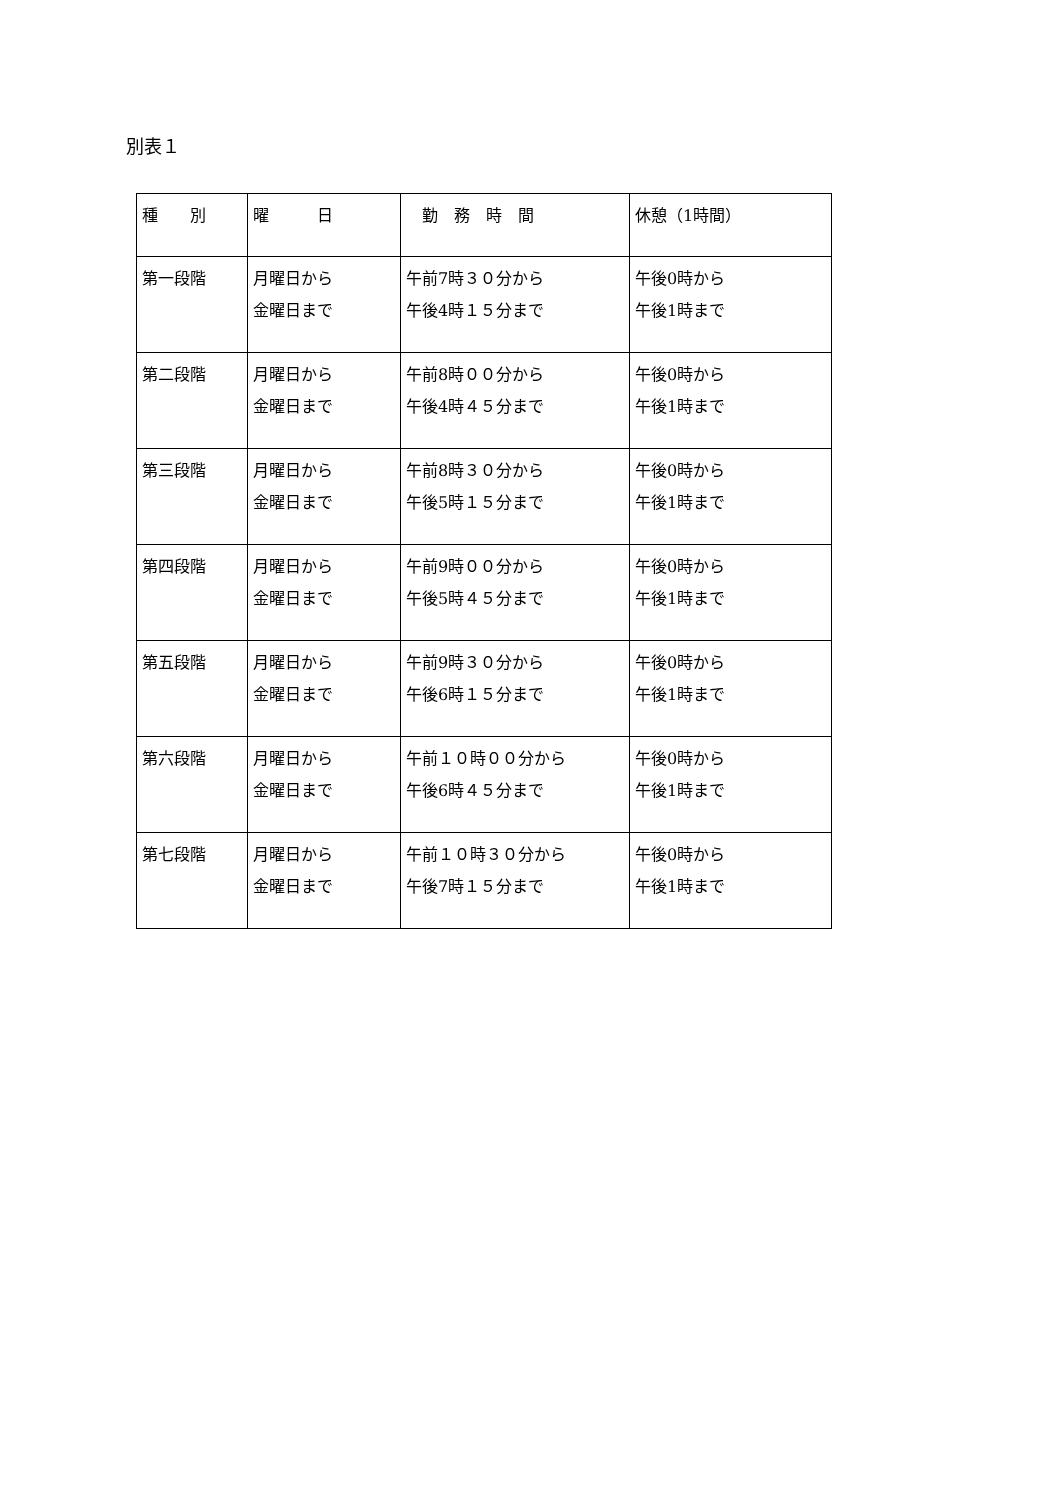別表１
| 種 別 | 曜 日 | 勤 務 時 間 | 休憩（1時間） |
| --- | --- | --- | --- |
| 第一段階 | 月曜日から 金曜日まで | 午前7時３０分から 午後4時１５分まで | 午後0時から 午後1時まで |
| 第二段階 | 月曜日から 金曜日まで | 午前8時００分から 午後4時４５分まで | 午後0時から 午後1時まで |
| 第三段階 | 月曜日から 金曜日まで | 午前8時３０分から 午後5時１５分まで | 午後0時から 午後1時まで |
| 第四段階 | 月曜日から 金曜日まで | 午前9時００分から 午後5時４５分まで | 午後0時から 午後1時まで |
| 第五段階 | 月曜日から 金曜日まで | 午前9時３０分から 午後6時１５分まで | 午後0時から 午後1時まで |
| 第六段階 | 月曜日から 金曜日まで | 午前１０時００分から 午後6時４５分まで | 午後0時から 午後1時まで |
| 第七段階 | 月曜日から 金曜日まで | 午前１０時３０分から 午後7時１５分まで | 午後0時から 午後1時まで |